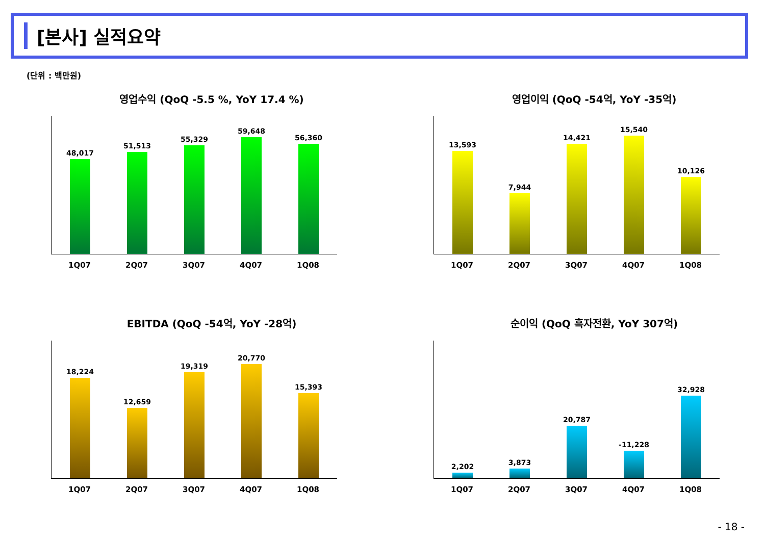[본사] 실적요약
(단위 : 백만원)
영업수익 (QoQ -5.5 %, YoY 17.4 %)
48,017
51,513
55,329
59,648
56,360
1Q07 2Q07 3Q07 4Q07 1Q08
영업이익 (QoQ -54억, YoY -35억)
13,593
7,944
14,421
15,540
10,126
1Q07 2Q07 3Q07 4Q07 1Q08
EBITDA (QoQ -54억, YoY -28억)
18,224
12,659
19,319
20,770
15,393
1Q07 2Q07 3Q07 4Q07 1Q08
순이익 (QoQ 흑자전환, YoY 307억)
2,202
3,873
20,787
-11,228
32,928
1Q07 2Q07 3Q07 4Q07 1Q08
- 18 -